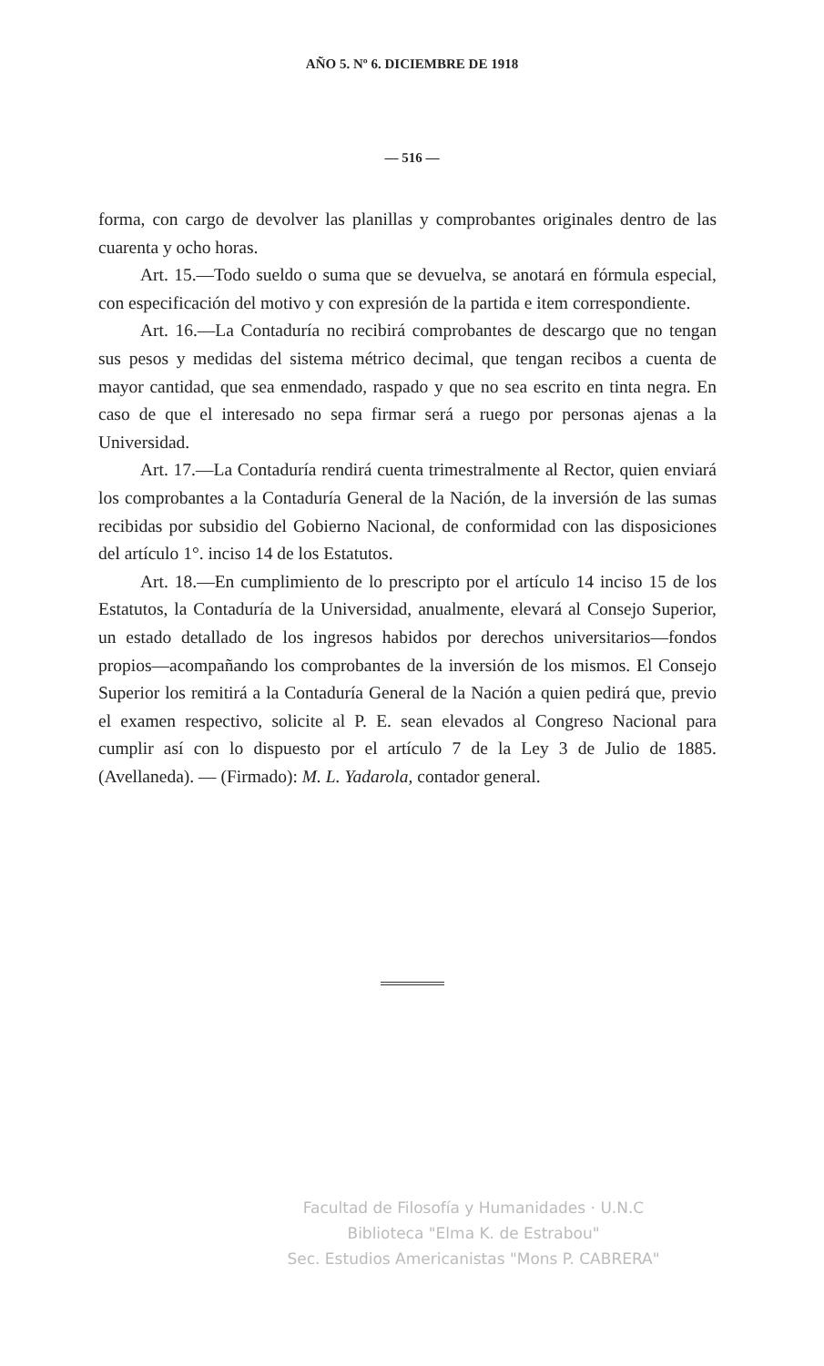AÑO 5. Nº 6. DICIEMBRE DE 1918
— 516 —
forma, con cargo de devolver las planillas y comprobantes originales dentro de las cuarenta y ocho horas.
Art. 15.—Todo sueldo o suma que se devuelva, se anotará en fórmula especial, con especificación del motivo y con expresión de la partida e item correspondiente.
Art. 16.—La Contaduría no recibirá comprobantes de descargo que no tengan sus pesos y medidas del sistema métrico decimal, que tengan recibos a cuenta de mayor cantidad, que sea enmendado, raspado y que no sea escrito en tinta negra. En caso de que el interesado no sepa firmar será a ruego por personas ajenas a la Universidad.
Art. 17.—La Contaduría rendirá cuenta trimestralmente al Rector, quien enviará los comprobantes a la Contaduría General de la Nación, de la inversión de las sumas recibidas por subsidio del Gobierno Nacional, de conformidad con las disposiciones del artículo 1°. inciso 14 de los Estatutos.
Art. 18.—En cumplimiento de lo prescripto por el artículo 14 inciso 15 de los Estatutos, la Contaduría de la Universidad, anualmente, elevará al Consejo Superior, un estado detallado de los ingresos habidos por derechos universitarios—fondos propios—acompañando los comprobantes de la inversión de los mismos. El Consejo Superior los remitirá a la Contaduría General de la Nación a quien pedirá que, previo el examen respectivo, solicite al P. E. sean elevados al Congreso Nacional para cumplir así con lo dispuesto por el artículo 7 de la Ley 3 de Julio de 1885. (Avellaneda). — (Firmado): M. L. Yadarola, contador general.
Facultad de Filosofía y Humanidades · U.N.C
Biblioteca "Elma K. de Estrabou"
Sec. Estudios Americanistas "Mons P. CABRERA"